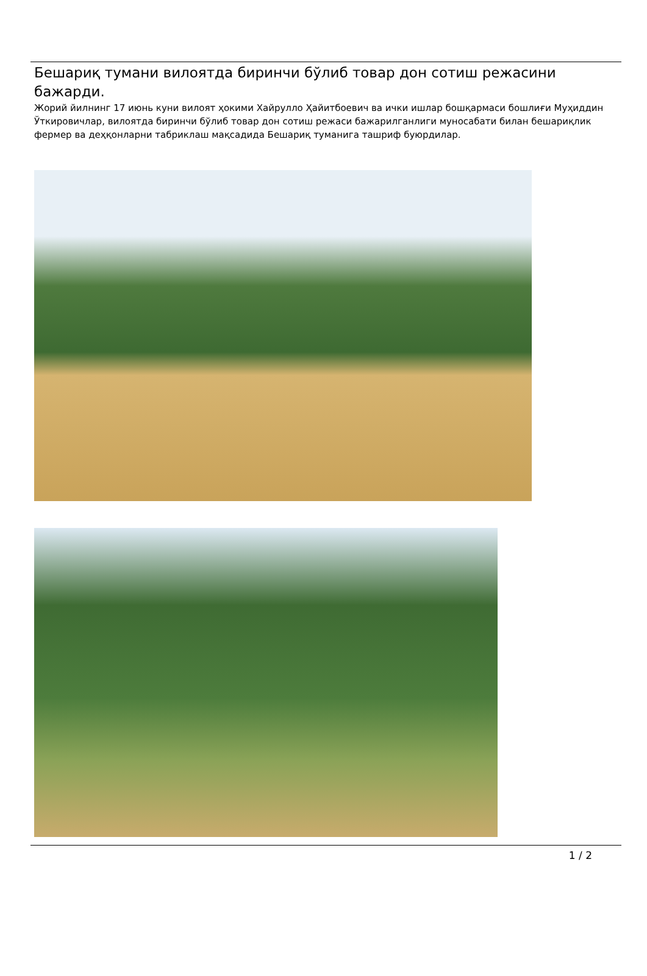Бешариқ тумани вилоятда биринчи бўлиб товар дон сотиш режасини бажарди.
Жорий йилнинг 17 июнь куни вилоят ҳокими Хайрулло Ҳайитбоевич ва ички ишлар бошқармаси бошлиғи Муҳиддин Ўткировичлар, вилоятда биринчи бўлиб товар дон сотиш режаси бажарилганлиги муносабати билан бешариқлик фермер ва деҳқонларни табриклаш мақсадида Бешариқ туманига ташриф буюрдилар.
1 / 2